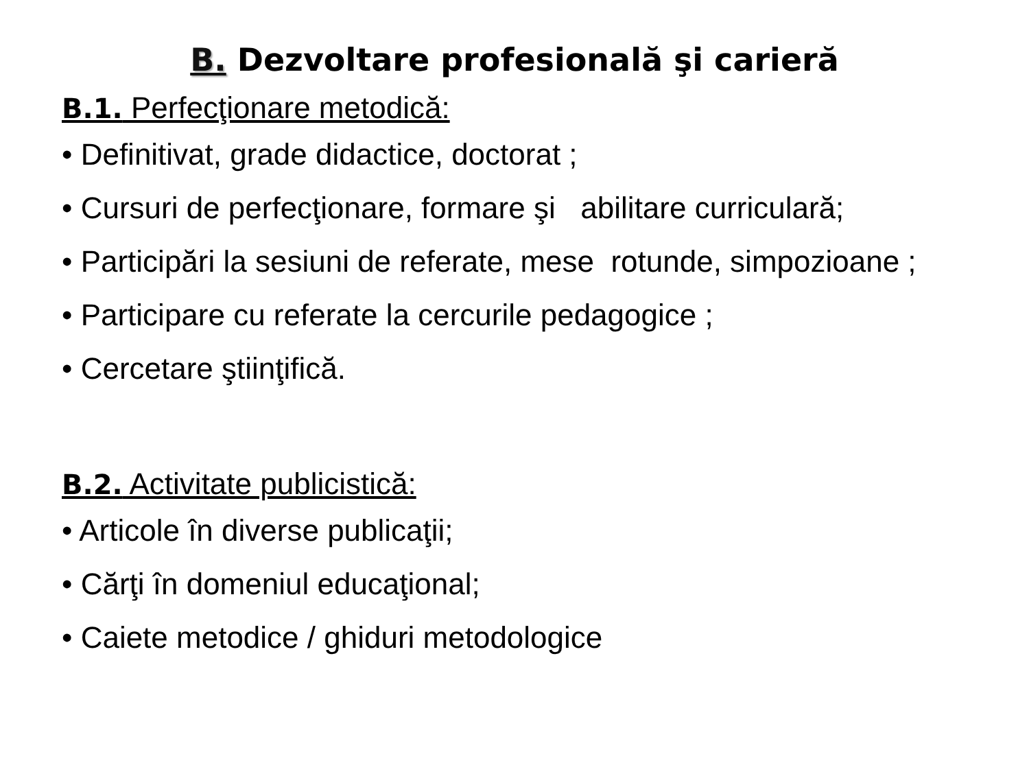B. Dezvoltare profesională şi carieră
B.1. Perfecţionare metodică:
• Definitivat, grade didactice, doctorat ;
• Cursuri de perfecţionare, formare şi abilitare curriculară;
• Participări la sesiuni de referate, mese rotunde, simpozioane ;
• Participare cu referate la cercurile pedagogice ;
• Cercetare ştiinţifică.
B.2. Activitate publicistică:
• Articole în diverse publicaţii;
• Cărţi în domeniul educaţional;
• Caiete metodice / ghiduri metodologice